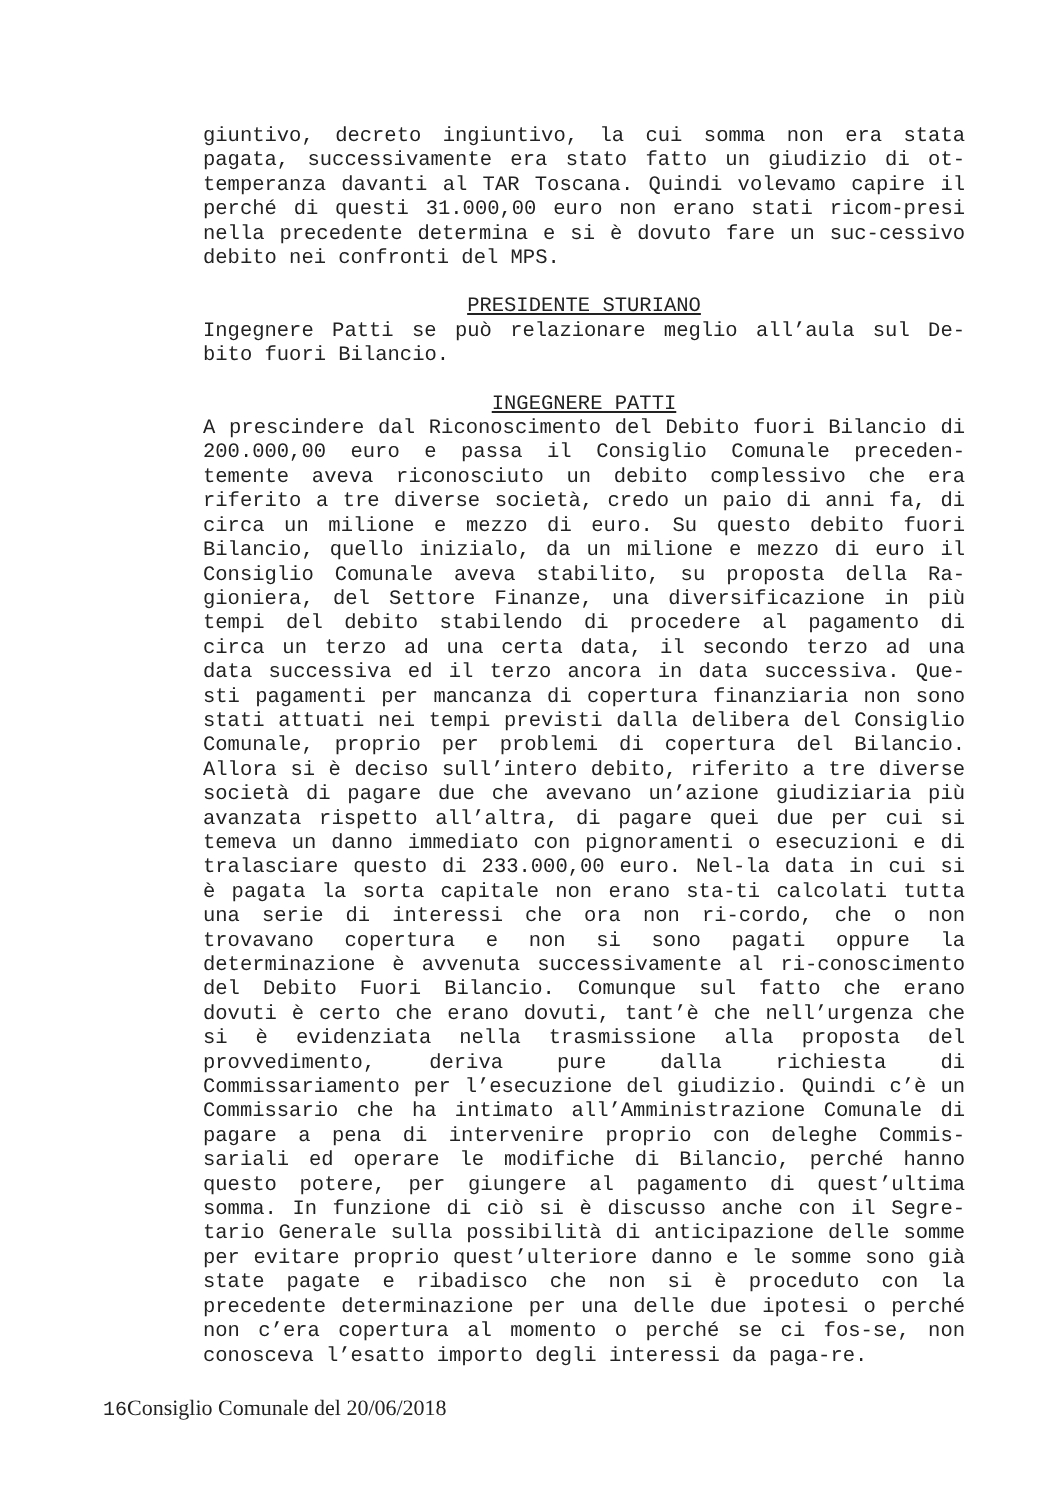giuntivo, decreto ingiuntivo, la cui somma non era stata pagata, successivamente era stato fatto un giudizio di ot-temperanza davanti al TAR Toscana. Quindi volevamo capire il perché di questi 31.000,00 euro non erano stati ricom-presi nella precedente determina e si è dovuto fare un suc-cessivo debito nei confronti del MPS.
PRESIDENTE STURIANO
Ingegnere Patti se può relazionare meglio all’aula sul De-bito fuori Bilancio.
INGEGNERE PATTI
A prescindere dal Riconoscimento del Debito fuori Bilancio di 200.000,00 euro e passa il Consiglio Comunale preceden-temente aveva riconosciuto un debito complessivo che era riferito a tre diverse società, credo un paio di anni fa, di circa un milione e mezzo di euro. Su questo debito fuori Bilancio, quello inizialo, da un milione e mezzo di euro il Consiglio Comunale aveva stabilito, su proposta della Ra-gioniera, del Settore Finanze, una diversificazione in più tempi del debito stabilendo di procedere al pagamento di circa un terzo ad una certa data, il secondo terzo ad una data successiva ed il terzo ancora in data successiva. Que-sti pagamenti per mancanza di copertura finanziaria non sono stati attuati nei tempi previsti dalla delibera del Consiglio Comunale, proprio per problemi di copertura del Bilancio. Allora si è deciso sull’intero debito, riferito a tre diverse società di pagare due che avevano un’azione giudiziaria più avanzata rispetto all’altra, di pagare quei due per cui si temeva un danno immediato con pignoramenti o esecuzioni e di tralasciare questo di 233.000,00 euro. Nel-la data in cui si è pagata la sorta capitale non erano sta-ti calcolati tutta una serie di interessi che ora non ri-cordo, che o non trovavano copertura e non si sono pagati oppure la determinazione è avvenuta successivamente al ri-conoscimento del Debito Fuori Bilancio. Comunque sul fatto che erano dovuti è certo che erano dovuti, tant’è che nell’urgenza che si è evidenziata nella trasmissione alla proposta del provvedimento, deriva pure dalla richiesta di Commissariamento per l’esecuzione del giudizio. Quindi c’è un Commissario che ha intimato all’Amministrazione Comunale di pagare a pena di intervenire proprio con deleghe Commis-sariali ed operare le modifiche di Bilancio, perché hanno questo potere, per giungere al pagamento di quest’ultima somma. In funzione di ciò si è discusso anche con il Segre-tario Generale sulla possibilità di anticipazione delle somme per evitare proprio quest’ulteriore danno e le somme sono già state pagate e ribadisco che non si è proceduto con la precedente determinazione per una delle due ipotesi o perché non c’era copertura al momento o perché se ci fos-se, non conosceva l’esatto importo degli interessi da paga-re.
16 Consiglio Comunale del 20/06/2018